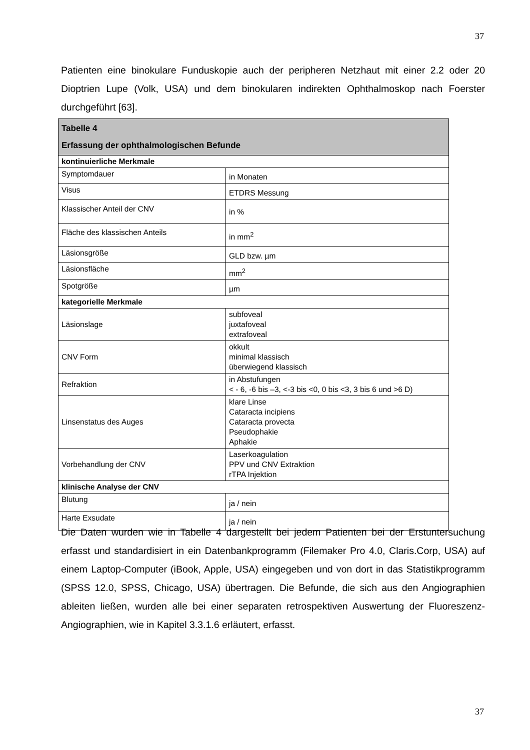37
Patienten eine binokulare Funduskopie auch der peripheren Netzhaut mit einer 2.2 oder 20 Dioptrien Lupe (Volk, USA) und dem binokularen indirekten Ophthalmoskop nach Foerster durchgeführt [63].
| Tabelle 4 Erfassung der ophthalmologischen Befunde | |
| --- | --- |
| kontinuierliche Merkmale | |
| Symptomdauer | in Monaten |
| Visus | ETDRS Messung |
| Klassischer Anteil der CNV | in % |
| Fläche des klassischen Anteils | in mm<sup>2</sup> |
| Läsionsgröße | GLD bzw. µm |
| Läsionsfläche | mm<sup>2</sup> |
| Spotgröße | µm |
| kategorielle Merkmale | |
| Läsionslage | subfoveal juxtafoveal extrafoveal |
| CNV Form | okkult minimal klassisch überwiegend klassisch |
| Refraktion | in Abstufungen < - 6, -6 bis –3, <-3 bis <0, 0 bis <3, 3 bis 6 und >6 D) |
| Linsenstatus des Auges | klare Linse Cataracta incipiens Cataracta provecta Pseudophakie Aphakie |
| Vorbehandlung der CNV | Laserkoagulation PPV und CNV Extraktion rTPA Injektion |
| klinische Analyse der CNV | |
| Blutung | ja / nein |
| Harte Exsudate | ja / nein |
Die Daten wurden wie in Tabelle 4 dargestellt bei jedem Patienten bei der Erstuntersuchung erfasst und standardisiert in ein Datenbankprogramm (Filemaker Pro 4.0, Claris.Corp, USA) auf einem Laptop-Computer (iBook, Apple, USA) eingegeben und von dort in das Statistikprogramm (SPSS 12.0, SPSS, Chicago, USA) übertragen. Die Befunde, die sich aus den Angiographien ableiten ließen, wurden alle bei einer separaten retrospektiven Auswertung der Fluoreszenz-Angiographien, wie in Kapitel 3.3.1.6 erläutert, erfasst.
37